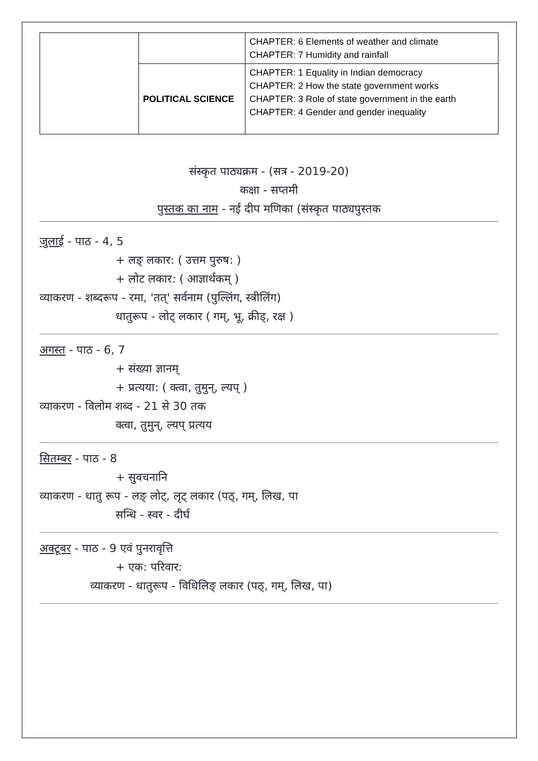| | | CHAPTER: 6 Elements of weather and climate CHAPTER: 7 Humidity and rainfall |
| | POLITICAL SCIENCE | CHAPTER: 1 Equality in Indian democracy CHAPTER: 2 How the state government works CHAPTER: 3 Role of state government in the earth CHAPTER: 4 Gender and gender inequality |
संस्कृत पाठ्यक्रम - (सत्र - 2019-20)
कक्षा - सप्तमी
पुस्तक का नाम - नई दीप मणिका (संस्कृत पाठ्यपुस्तक
जुलाई - पाठ - 4, 5
+ लङ् लकार: ( उत्तम पुरुष: )
+ लोट लकार: ( आज्ञार्थकम् )
व्याकरण - शब्दरूप - रमा, 'तत्' सर्वनाम (पुल्लिंग, स्त्रीलिंग)
धातुरूप - लोट् लकार ( गम्, भू, क्रीड्, रक्ष )
अगस्त - पाठ - 6, 7
+ संख्या ज्ञानम्
+ प्रत्यया: ( क्त्वा, तुमुन्, ल्यप् )
व्याकरण - विलोम शब्द - 21 से 30 तक
क्त्वा, तुमुन्, ल्यप् प्रत्यय
सितम्बर - पाठ - 8
+ सुवचनानि
व्याकरण - धातु रूप - लङ् लोट्, लृट् लकार (पठ्, गम्, लिख, पा
सन्धि - स्वर - दीर्घ
अक्टूबर - पाठ - 9 एवं पुनरावृत्ति
+ एक: परिवार:
व्याकरण - धातुरूप - विधिलिङ् लकार (पठ्, गम्, लिख, पा)